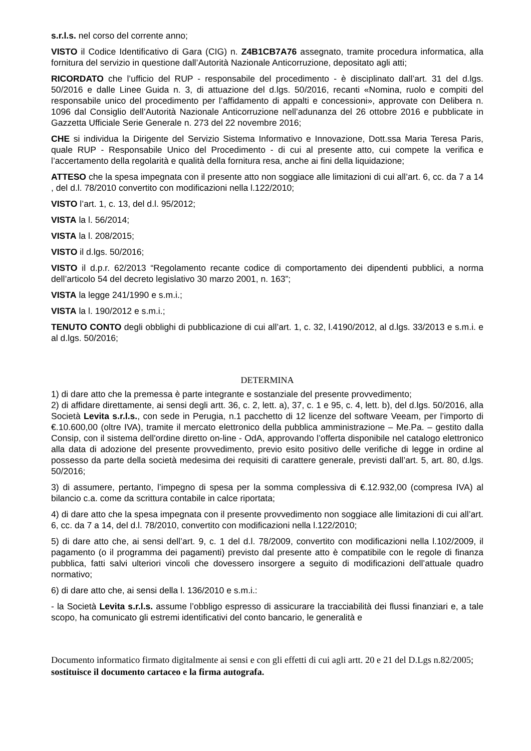s.r.l.s. nel corso del corrente anno;
VISTO il Codice Identificativo di Gara (CIG) n. Z4B1CB7A76 assegnato, tramite procedura informatica, alla fornitura del servizio in questione dall’Autorità Nazionale Anticorruzione, depositato agli atti;
RICORDATO che l’ufficio del RUP - responsabile del procedimento - è disciplinato dall’art. 31 del d.lgs. 50/2016 e dalle Linee Guida n. 3, di attuazione del d.lgs. 50/2016, recanti «Nomina, ruolo e compiti del responsabile unico del procedimento per l’affidamento di appalti e concessioni», approvate con Delibera n. 1096 dal Consiglio dell’Autorità Nazionale Anticorruzione nell’adunanza del 26 ottobre 2016 e pubblicate in Gazzetta Ufficiale Serie Generale n. 273 del 22 novembre 2016;
CHE si individua la Dirigente del Servizio Sistema Informativo e Innovazione, Dott.ssa Maria Teresa Paris, quale RUP - Responsabile Unico del Procedimento - di cui al presente atto, cui compete la verifica e l’accertamento della regolarità e qualità della fornitura resa, anche ai fini della liquidazione;
ATTESO che la spesa impegnata con il presente atto non soggiace alle limitazioni di cui all’art. 6, cc. da 7 a 14 , del d.l. 78/2010 convertito con modificazioni nella l.122/2010;
VISTO l’art. 1, c. 13, del d.l. 95/2012;
VISTA la l. 56/2014;
VISTA la l. 208/2015;
VISTO il d.lgs. 50/2016;
VISTO il d.p.r. 62/2013 “Regolamento recante codice di comportamento dei dipendenti pubblici, a norma dell’articolo 54 del decreto legislativo 30 marzo 2001, n. 163”;
VISTA la legge 241/1990 e s.m.i.;
VISTA la l. 190/2012 e s.m.i.;
TENUTO CONTO degli obblighi di pubblicazione di cui all’art. 1, c. 32, l.4190/2012, al d.lgs. 33/2013 e s.m.i. e al d.lgs. 50/2016;
DETERMINA
1) di dare atto che la premessa è parte integrante e sostanziale del presente provvedimento;
2) di affidare direttamente, ai sensi degli artt. 36, c. 2, lett. a), 37, c. 1 e 95, c. 4, lett. b), del d.lgs. 50/2016, alla Società Levita s.r.l.s., con sede in Perugia, n.1 pacchetto di 12 licenze del software Veeam, per l’importo di €.10.600,00 (oltre IVA), tramite il mercato elettronico della pubblica amministrazione – Me.Pa. – gestito dalla Consip, con il sistema dell'ordine diretto on-line - OdA, approvando l’offerta disponibile nel catalogo elettronico alla data di adozione del presente provvedimento, previo esito positivo delle verifiche di legge in ordine al possesso da parte della società medesima dei requisiti di carattere generale, previsti dall’art. 5, art. 80, d.lgs. 50/2016;
3) di assumere, pertanto, l’impegno di spesa per la somma complessiva di €.12.932,00 (compresa IVA) al bilancio c.a. come da scrittura contabile in calce riportata;
4) di dare atto che la spesa impegnata con il presente provvedimento non soggiace alle limitazioni di cui all’art. 6, cc. da 7 a 14, del d.l. 78/2010, convertito con modificazioni nella l.122/2010;
5) di dare atto che, ai sensi dell’art. 9, c. 1 del d.l. 78/2009, convertito con modificazioni nella l.102/2009, il pagamento (o il programma dei pagamenti) previsto dal presente atto è compatibile con le regole di finanza pubblica, fatti salvi ulteriori vincoli che dovessero insorgere a seguito di modificazioni dell’attuale quadro normativo;
6) di dare atto che, ai sensi della l. 136/2010 e s.m.i.:
- la Società Levita s.r.l.s. assume l’obbligo espresso di assicurare la tracciabilità dei flussi finanziari e, a tale scopo, ha comunicato gli estremi identificativi del conto bancario, le generalità e
Documento informatico firmato digitalmente ai sensi e con gli effetti di cui agli artt. 20 e 21 del D.Lgs n.82/2005; sostituisce il documento cartaceo e la firma autografa.